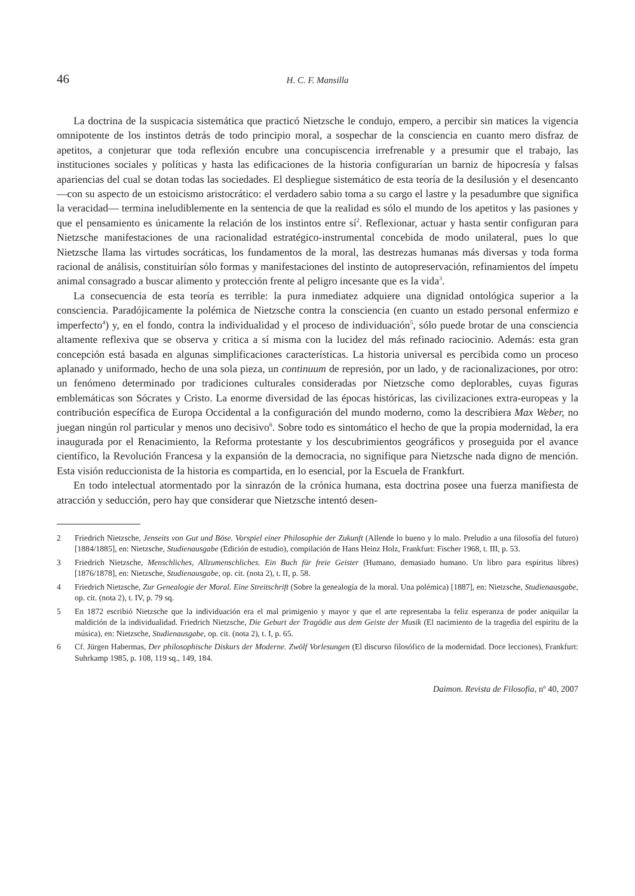46 H. C. F. Mansilla
La doctrina de la suspicacia sistemática que practicó Nietzsche le condujo, empero, a percibir sin matices la vigencia omnipotente de los instintos detrás de todo principio moral, a sospechar de la consciencia en cuanto mero disfraz de apetitos, a conjeturar que toda reflexión encubre una concupiscencia irrefrenable y a presumir que el trabajo, las instituciones sociales y políticas y hasta las edificaciones de la historia configurarían un barniz de hipocresía y falsas apariencias del cual se dotan todas las sociedades. El despliegue sistemático de esta teoría de la desilusión y el desencanto —con su aspecto de un estoicismo aristocrático: el verdadero sabio toma a su cargo el lastre y la pesadumbre que significa la veracidad— termina ineludiblemente en la sentencia de que la realidad es sólo el mundo de los apetitos y las pasiones y que el pensamiento es únicamente la relación de los instintos entre sí<sup>2</sup>. Reflexionar, actuar y hasta sentir configuran para Nietzsche manifestaciones de una racionalidad estratégico-instrumental concebida de modo unilateral, pues lo que Nietzsche llama las virtudes socráticas, los fundamentos de la moral, las destrezas humanas más diversas y toda forma racional de análisis, constituirían sólo formas y manifestaciones del instinto de autopreservación, refinamientos del ímpetu animal consagrado a buscar alimento y protección frente al peligro incesante que es la vida<sup>3</sup>.
La consecuencia de esta teoría es terrible: la pura inmediatez adquiere una dignidad ontológica superior a la consciencia. Paradójicamente la polémica de Nietzsche contra la consciencia (en cuanto un estado personal enfermizo e imperfecto<sup>4</sup>) y, en el fondo, contra la individualidad y el proceso de individuación<sup>5</sup>, sólo puede brotar de una consciencia altamente reflexiva que se observa y critica a sí misma con la lucidez del más refinado raciocinio. Además: esta gran concepción está basada en algunas simplificaciones características. La historia universal es percibida como un proceso aplanado y uniformado, hecho de una sola pieza, un continuum de represión, por un lado, y de racionalizaciones, por otro: un fenómeno determinado por tradiciones culturales consideradas por Nietzsche como deplorables, cuyas figuras emblemáticas son Sócrates y Cristo. La enorme diversidad de las épocas históricas, las civilizaciones extra-europeas y la contribución específica de Europa Occidental a la configuración del mundo moderno, como la describiera Max Weber, no juegan ningún rol particular y menos uno decisivo<sup>6</sup>. Sobre todo es sintomático el hecho de que la propia modernidad, la era inaugurada por el Renacimiento, la Reforma protestante y los descubrimientos geográficos y proseguida por el avance científico, la Revolución Francesa y la expansión de la democracia, no signifique para Nietzsche nada digno de mención. Esta visión reduccionista de la historia es compartida, en lo esencial, por la Escuela de Frankfurt.
En todo intelectual atormentado por la sinrazón de la crónica humana, esta doctrina posee una fuerza manifiesta de atracción y seducción, pero hay que considerar que Nietzsche intentó desen-
2 Friedrich Nietzsche, Jenseits von Gut und Böse. Vorspiel einer Philosophie der Zukunft (Allende lo bueno y lo malo. Preludio a una filosofía del futuro) [1884/1885], en: Nietzsche, Studienausgabe (Edición de estudio), compilación de Hans Heinz Holz, Frankfurt: Fischer 1968, t. III, p. 53.
3 Friedrich Nietzsche, Menschliches, Allzumenschliches. Ein Buch für freie Geister (Humano, demasiado humano. Un libro para espíritus libres) [1876/1878], en: Nietzsche, Studienausgabe, op. cit. (nota 2), t. II, p. 58.
4 Friedrich Nietzsche, Zur Genealogie der Moral. Eine Streitschrift (Sobre la genealogía de la moral. Una polémica) [1887], en: Nietzsche, Studienausgabe, op. cit. (nota 2), t. IV, p. 79 sq.
5 En 1872 escribió Nietzsche que la individuación era el mal primigenio y mayor y que el arte representaba la feliz esperanza de poder aniquilar la maldición de la individualidad. Friedrich Nietzsche, Die Geburt der Tragödie aus dem Geiste der Musik (El nacimiento de la tragedia del espíritu de la música), en: Nietzsche, Studienausgabe, op. cit. (nota 2), t. I, p. 65.
6 Cf. Jürgen Habermas, Der philosophische Diskurs der Moderne. Zwölf Vorlesungen (El discurso filosófico de la modernidad. Doce lecciones), Frankfurt: Suhrkamp 1985, p. 108, 119 sq., 149, 184.
Daimon. Revista de Filosofía, nº 40, 2007